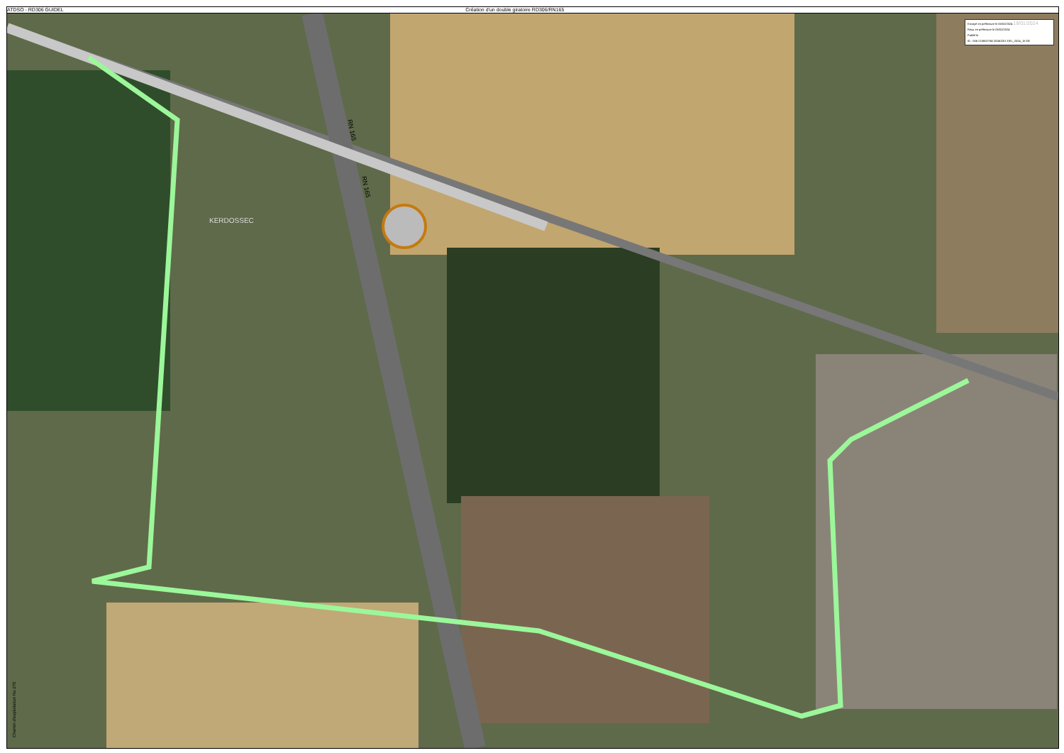ATDSO - RD306 GUIDEL Création d'un double giratoire RD306/RN165
RN 165
RN 165
KERDOSSEC
Chemin d'exploitation No 270
Envoyé en préfecture le 05/02/2024 18/01/2024
Reçu en préfecture le 05/02/2024
Publié le
ID : 056-215600784-20240201-DEL_2024_15-DE